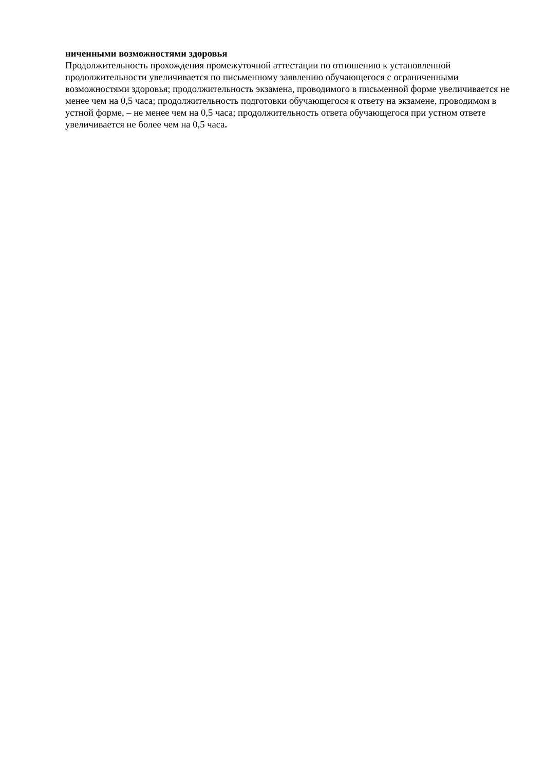ниченными возможностями здоровья
Продолжительность прохождения промежуточной аттестации по отношению к установленной продолжительности увеличивается по письменному заявлению обучающегося с ограниченными возможностями здоровья; продолжительность экзамена, проводимого в письменной форме увеличивается не менее чем на 0,5 часа; продолжительность подготовки обучающегося к ответу на экзамене, проводимом в устной форме, – не менее чем на 0,5 часа; продолжительность ответа обучающегося при устном ответе увеличивается не более чем на 0,5 часа.